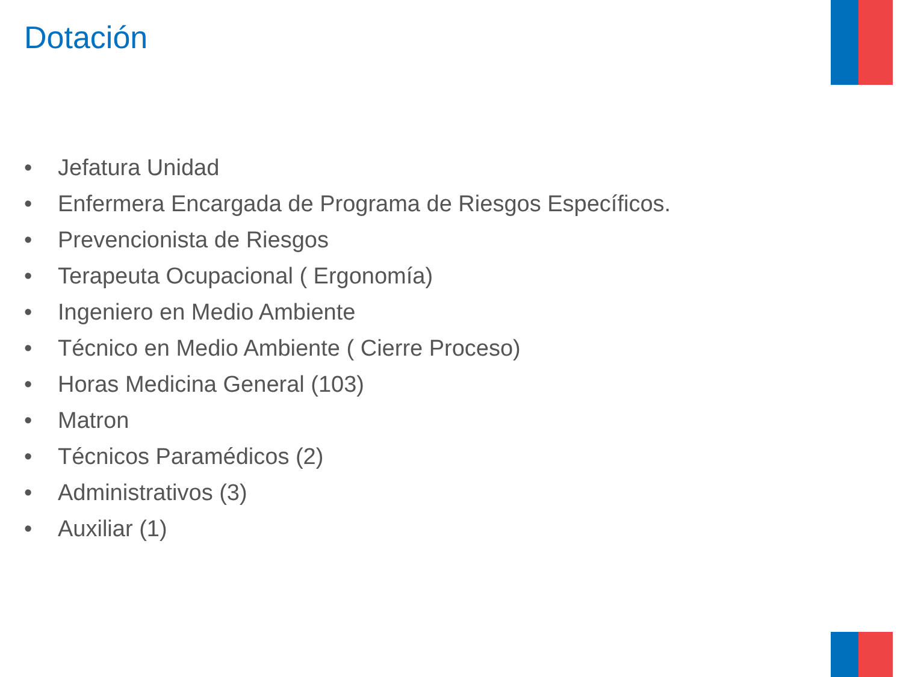Dotación
• Jefatura Unidad
• Enfermera Encargada de Programa de Riesgos Específicos.
• Prevencionista de Riesgos
• Terapeuta Ocupacional ( Ergonomía)
• Ingeniero en Medio Ambiente
• Técnico en Medio Ambiente ( Cierre Proceso)
• Horas Medicina General (103)
• Matron
• Técnicos Paramédicos (2)
• Administrativos (3)
• Auxiliar (1)